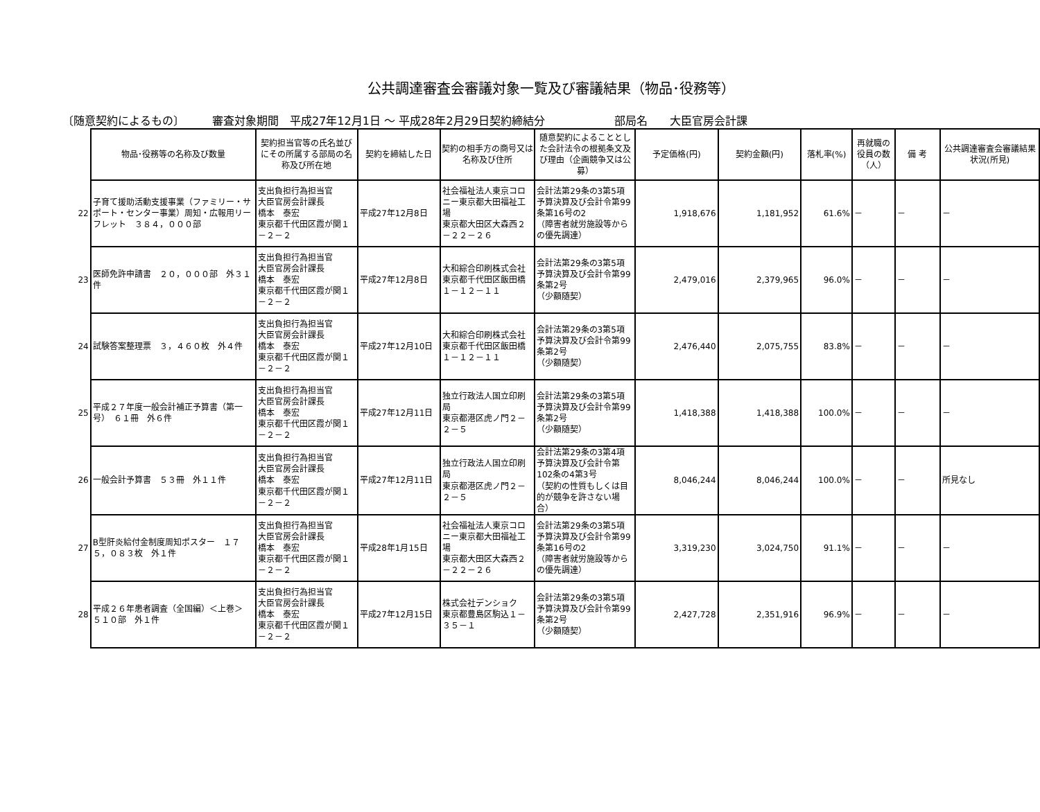公共調達審査会審議対象一覧及び審議結果（物品･役務等）
〔随意契約によるもの〕 審査対象期間　平成27年12月1日 ～ 平成28年2月29日契約締結分 部局名　　大臣官房会計課
| | 物品･役務等の名称及び数量 | 契約担当官等の氏名並びにその所属する部局の名称及び所在地 | 契約を締結した日 | 契約の相手方の商号又は名称及び住所 | 随意契約によることとした会計法令の根拠条文及び理由（企画競争又は公募） | 予定価格(円) | 契約金額(円) | 落札率(%) | 再就職の役員の数（人） | 備 考 | 公共調達審査会審議結果状況(所見) |
| --- | --- | --- | --- | --- | --- | --- | --- | --- | --- | --- | --- |
| 22 | 子育て援助活動支援事業（ファミリー・サポート・センター事業）周知・広報用リーフレット ３８４，０００部 | 支出負担行為担当官 大臣官房会計課長 橋本 泰宏 東京都千代田区霞が関１－２－２ | 平成27年12月8日 | 社会福祉法人東京コロニー東京都大田福祉工場 東京都大田区大森西２－２２－２６ | 会計法第29条の3第5項 予算決算及び会計令第99条第16号の2 （障害者就労施設等からの優先調達） | 1,918,676 | 1,181,952 | 61.6% | － | － | － |
| 23 | 医師免許申請書 ２０，０００部 外３１件 | 支出負担行為担当官 大臣官房会計課長 橋本 泰宏 東京都千代田区霞が関１－２－２ | 平成27年12月8日 | 大和綜合印刷株式会社 東京都千代田区飯田橋１－１２－１１ | 会計法第29条の3第5項 予算決算及び会計令第99条第2号 （少額随契） | 2,479,016 | 2,379,965 | 96.0% | － | － | － |
| 24 | 試験答案整理票 ３，４６０枚 外４件 | 支出負担行為担当官 大臣官房会計課長 橋本 泰宏 東京都千代田区霞が関１－２－２ | 平成27年12月10日 | 大和綜合印刷株式会社 東京都千代田区飯田橋１－１２－１１ | 会計法第29条の3第5項 予算決算及び会計令第99条第2号 （少額随契） | 2,476,440 | 2,075,755 | 83.8% | － | － | － |
| 25 | 平成２７年度一般会計補正予算書（第一号） ６１冊 外６件 | 支出負担行為担当官 大臣官房会計課長 橋本 泰宏 東京都千代田区霞が関１－２－２ | 平成27年12月11日 | 独立行政法人国立印刷局 東京都港区虎ノ門２－２－５ | 会計法第29条の3第5項 予算決算及び会計令第99条第2号 （少額随契） | 1,418,388 | 1,418,388 | 100.0% | － | － | － |
| 26 | 一般会計予算書 ５３冊 外１１件 | 支出負担行為担当官 大臣官房会計課長 橋本 泰宏 東京都千代田区霞が関１－２－２ | 平成27年12月11日 | 独立行政法人国立印刷局 東京都港区虎ノ門２－２－５ | 会計法第29条の3第4項 予算決算及び会計令第102条の4第3号 （契約の性質もしくは目的が競争を許さない場合） | 8,046,244 | 8,046,244 | 100.0% | － | － | 所見なし |
| 27 | B型肝炎給付金制度周知ポスター １７５，０８３枚 外１件 | 支出負担行為担当官 大臣官房会計課長 橋本 泰宏 東京都千代田区霞が関１－２－２ | 平成28年1月15日 | 社会福祉法人東京コロニー東京都大田福祉工場 東京都大田区大森西２－２２－２６ | 会計法第29条の3第5項 予算決算及び会計令第99条第16号の2 （障害者就労施設等からの優先調達） | 3,319,230 | 3,024,750 | 91.1% | － | － | － |
| 28 | 平成２６年患者調査（全国編）＜上巻＞ ５１０部 外１件 | 支出負担行為担当官 大臣官房会計課長 橋本 泰宏 東京都千代田区霞が関１－２－２ | 平成27年12月15日 | 株式会社デンショク 東京都豊島区駒込１－３５－１ | 会計法第29条の3第5項 予算決算及び会計令第99条第2号 （少額随契） | 2,427,728 | 2,351,916 | 96.9% | － | － | － |